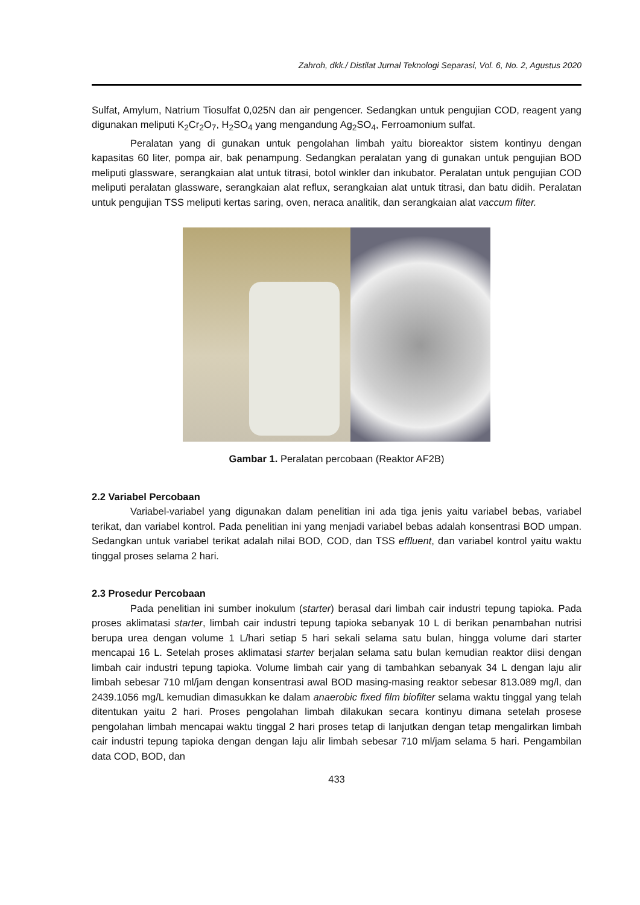Zahroh, dkk./ Distilat Jurnal Teknologi Separasi, Vol. 6, No. 2, Agustus 2020
Sulfat, Amylum, Natrium Tiosulfat 0,025N dan air pengencer. Sedangkan untuk pengujian COD, reagent yang digunakan meliputi K<sub>2</sub>Cr<sub>2</sub>O<sub>7</sub>, H<sub>2</sub>SO<sub>4</sub> yang mengandung Ag<sub>2</sub>SO<sub>4</sub>, Ferroamonium sulfat.
Peralatan yang di gunakan untuk pengolahan limbah yaitu bioreaktor sistem kontinyu dengan kapasitas 60 liter, pompa air, bak penampung. Sedangkan peralatan yang di gunakan untuk pengujian BOD meliputi glassware, serangkaian alat untuk titrasi, botol winkler dan inkubator. Peralatan untuk pengujian COD meliputi peralatan glassware, serangkaian alat reflux, serangkaian alat untuk titrasi, dan batu didih. Peralatan untuk pengujian TSS meliputi kertas saring, oven, neraca analitik, dan serangkaian alat vaccum filter.
Gambar 1. Peralatan percobaan (Reaktor AF2B)
2.2 Variabel Percobaan
Variabel-variabel yang digunakan dalam penelitian ini ada tiga jenis yaitu variabel bebas, variabel terikat, dan variabel kontrol. Pada penelitian ini yang menjadi variabel bebas adalah konsentrasi BOD umpan. Sedangkan untuk variabel terikat adalah nilai BOD, COD, dan TSS effluent, dan variabel kontrol yaitu waktu tinggal proses selama 2 hari.
2.3 Prosedur Percobaan
Pada penelitian ini sumber inokulum (starter) berasal dari limbah cair industri tepung tapioka. Pada proses aklimatasi starter, limbah cair industri tepung tapioka sebanyak 10 L di berikan penambahan nutrisi berupa urea dengan volume 1 L/hari setiap 5 hari sekali selama satu bulan, hingga volume dari starter mencapai 16 L. Setelah proses aklimatasi starter berjalan selama satu bulan kemudian reaktor diisi dengan limbah cair industri tepung tapioka. Volume limbah cair yang di tambahkan sebanyak 34 L dengan laju alir limbah sebesar 710 ml/jam dengan konsentrasi awal BOD masing-masing reaktor sebesar 813.089 mg/l, dan 2439.1056 mg/L kemudian dimasukkan ke dalam anaerobic fixed film biofilter selama waktu tinggal yang telah ditentukan yaitu 2 hari. Proses pengolahan limbah dilakukan secara kontinyu dimana setelah prosese pengolahan limbah mencapai waktu tinggal 2 hari proses tetap di lanjutkan dengan tetap mengalirkan limbah cair industri tepung tapioka dengan dengan laju alir limbah sebesar 710 ml/jam selama 5 hari. Pengambilan data COD, BOD, dan
433